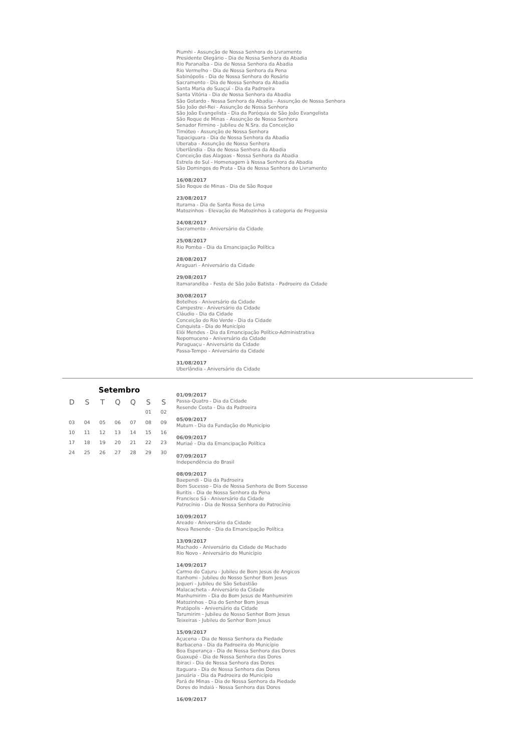Piumhi - Assunção de Nossa Senhora do Livramento
Presidente Olegário - Dia de Nossa Senhora da Abadia
Rio Paranaíba - Dia de Nossa Senhora da Abadia
Rio Vermelho - Dia de Nossa Senhora da Pena
Sabinópolis - Dia de Nossa Senhora do Rosário
Sacramento - Dia de Nossa Senhora da Abadia
Santa Maria do Suaçuí - Dia da Padroeira
Santa Vitória - Dia de Nossa Senhora da Abadia
São Gotardo - Nossa Senhora da Abadia - Assunção de Nossa Senhora
São João del-Rei - Assunção de Nossa Senhora
São João Evangelista - Dia da Paróquia de São João Evangelista
São Roque de Minas - Assunção de Nossa Senhora
Senador Firmino - Jubileu de N.Sra. da Conceição
Timóteo - Assunção de Nossa Senhora
Tupaciguara - Dia de Nossa Senhora da Abadia
Uberaba - Assunção de Nossa Senhora
Uberlândia - Dia de Nossa Senhora da Abadia
Conceição das Alagoas - Nossa Senhora da Abadia
Estrela do Sul - Homenagem à Nossa Senhora da Abadia
São Domingos do Prata - Dia de Nossa Senhora do Livramento
16/08/2017
São Roque de Minas - Dia de São Roque
23/08/2017
Iturama - Dia de Santa Rosa de Lima
Matozinhos - Elevação de Matozinhos à categoria de Freguesia
24/08/2017
Sacramento - Aniversário da Cidade
25/08/2017
Rio Pomba - Dia da Emancipação Política
28/08/2017
Araguari - Aniversário da Cidade
29/08/2017
Itamarandiba - Festa de São João Batista - Padroeiro da Cidade
30/08/2017
Botelhos - Aniversário da Cidade
Campestre - Aniversário da Cidade
Cláudio - Dia da Cidade
Conceição do Rio Verde - Dia da Cidade
Conquista - Dia do Município
Elói Mendes - Dia da Emancipação Político-Administrativa
Nepomuceno - Aniversário da Cidade
Paraguaçu - Aniversário da Cidade
Passa-Tempo - Aniversário da Cidade
31/08/2017
Uberlândia - Aniversário da Cidade
Setembro
| D | S | T | Q | Q | S | S |
| --- | --- | --- | --- | --- | --- | --- |
| | | | | | 01 | 02 |
| 03 | 04 | 05 | 06 | 07 | 08 | 09 |
| 10 | 11 | 12 | 13 | 14 | 15 | 16 |
| 17 | 18 | 19 | 20 | 21 | 22 | 23 |
| 24 | 25 | 26 | 27 | 28 | 29 | 30 |
01/09/2017
Passa-Quatro - Dia da Cidade
Resende Costa - Dia da Padroeira
05/09/2017
Mutum - Dia da Fundação do Município
06/09/2017
Muriaé - Dia da Emancipação Política
07/09/2017
Independência do Brasil
08/09/2017
Baependi - Dia da Padroeira
Bom Sucesso - Dia de Nossa Senhora de Bom Sucesso
Buritis - Dia de Nossa Senhora da Pena
Francisco Sá - Aniversário da Cidade
Patrocínio - Dia de Nossa Senhora do Patrocínio
10/09/2017
Areado - Aniversário da Cidade
Nova Resende - Dia da Emancipação Política
13/09/2017
Machado - Aniversário da Cidade de Machado
Rio Novo - Aniversário do Município
14/09/2017
Carmo do Cajuru - Jubileu de Bom Jesus de Angicos
Itanhomi - Jubileu do Nosso Senhor Bom Jesus
Jequeri - Jubileu de São Sebastião
Malacacheta - Aniversário da Cidade
Manhumirim - Dia do Bom Jesus de Manhumirim
Matozinhos - Dia do Senhor Bom Jesus
Pratápolis - Aniversário da Cidade
Tarumirim - Jubileu de Nosso Senhor Bom Jesus
Teixeiras - Jubileu do Senhor Bom Jesus
15/09/2017
Açucena - Dia de Nossa Senhora da Piedade
Barbacena - Dia da Padroeira do Município
Boa Esperança - Dia de Nossa Senhora das Dores
Guaxupé - Dia de Nossa Senhora das Dores
Ibiraci - Dia de Nossa Senhora das Dores
Itaguara - Dia de Nossa Senhora das Dores
Januária - Dia da Padroeira do Município
Pará de Minas - Dia de Nossa Senhora da Piedade
Dores do Indaiá - Nossa Senhora das Dores
16/09/2017